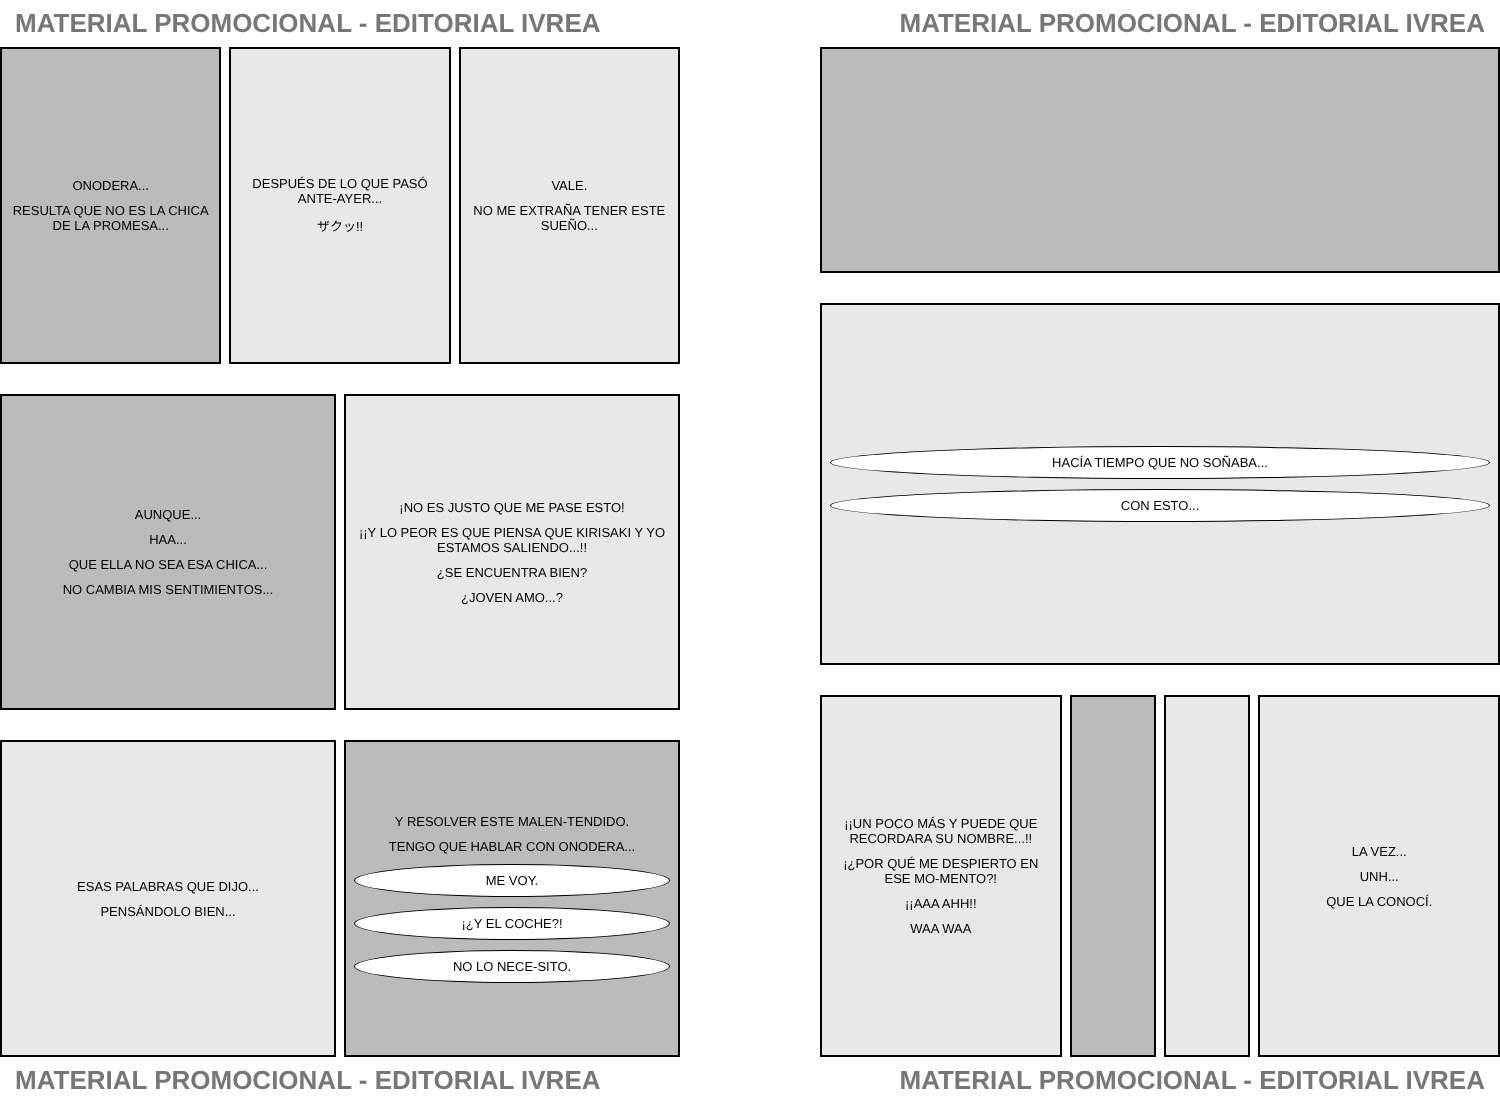MATERIAL PROMOCIONAL - EDITORIAL IVREA MATERIAL PROMOCIONAL - EDITORIAL IVREA
ONODERA...
RESULTA QUE NO ES LA CHICA DE LA PROMESA...
DESPUÉS DE LO QUE PASÓ ANTE-AYER...
ザクッ!!
VALE.
NO ME EXTRAÑA TENER ESTE SUEÑO...
AUNQUE...
HAA...
QUE ELLA NO SEA ESA CHICA...
NO CAMBIA MIS SENTIMIENTOS...
¡NO ES JUSTO QUE ME PASE ESTO!
¡¡Y LO PEOR ES QUE PIENSA QUE KIRISAKI Y YO ESTAMOS SALIENDO...!!
¿SE ENCUENTRA BIEN?
¿JOVEN AMO...?
ESAS PALABRAS QUE DIJO...
PENSÁNDOLO BIEN...
Y RESOLVER ESTE MALEN-TENDIDO.
TENGO QUE HABLAR CON ONODERA...
ME VOY.
¡¿Y EL COCHE?!
NO LO NECE-SITO.
HACÍA TIEMPO QUE NO SOÑABA...
CON ESTO...
¡¡UN POCO MÁS Y PUEDE QUE RECORDARA SU NOMBRE...!!
¡¿POR QUÉ ME DESPIERTO EN ESE MO-MENTO?!
¡¡AAA AHH!!
WAA WAA
LA VEZ...
UNH...
QUE LA CONOCÍ.
MATERIAL PROMOCIONAL - EDITORIAL IVREA MATERIAL PROMOCIONAL - EDITORIAL IVREA